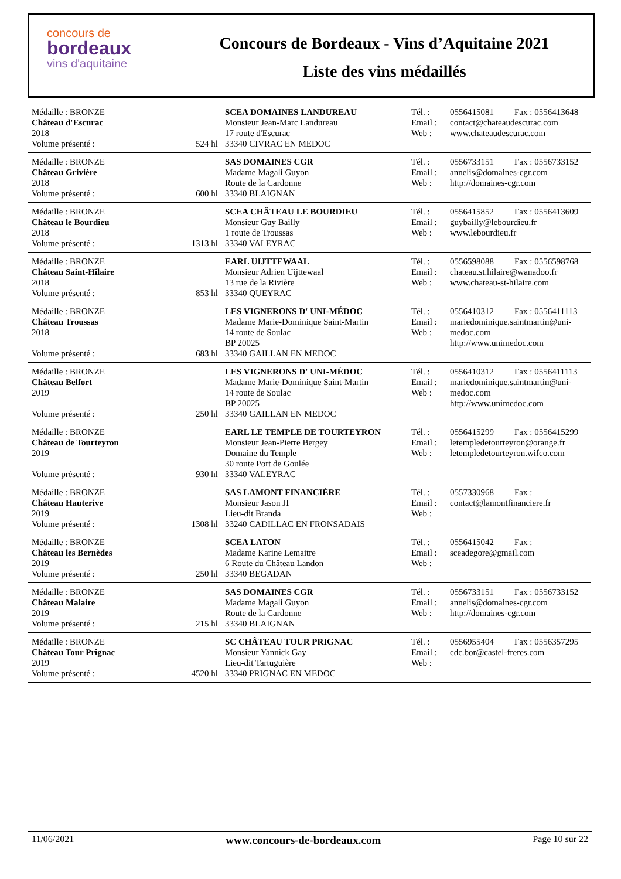concours de
bordeaux
vins d'aquitaine
Concours de Bordeaux - Vins d’Aquitaine 2021
Liste des vins médaillés
| Médaille : BRONZE | | SCEA DOMAINES LANDUREAU | Tél. : | 0556415081 | Fax : 0556413648 |
| Château d'Escurac 2018 | | Monsieur Jean-Marc Landureau 17 route d'Escurac | Email : Web : | contact@chateaudescurac.com www.chateaudescurac.com | |
| Volume présenté : | 524 hl | 33340 CIVRAC EN MEDOC | | | |
| Médaille : BRONZE | | SAS DOMAINES CGR | Tél. : | 0556733151 | Fax : 0556733152 |
| Château Grivière 2018 | | Madame Magali Guyon Route de la Cardonne | Email : Web : | annelis@domaines-cgr.com http://domaines-cgr.com | |
| Volume présenté : | 600 hl | 33340 BLAIGNAN | | | |
| Médaille : BRONZE | | SCEA CHÂTEAU LE BOURDIEU | Tél. : | 0556415852 | Fax : 0556413609 |
| Château le Bourdieu 2018 | | Monsieur Guy Bailly 1 route de Troussas | Email : Web : | guybailly@lebourdieu.fr www.lebourdieu.fr | |
| Volume présenté : | 1313 hl | 33340 VALEYRAC | | | |
| Médaille : BRONZE | | EARL UIJTTEWAAL | Tél. : | 0556598088 | Fax : 0556598768 |
| Château Saint-Hilaire 2018 | | Monsieur Adrien Uijttewaal 13 rue de la Rivière | Email : Web : | chateau.st.hilaire@wanadoo.fr www.chateau-st-hilaire.com | |
| Volume présenté : | 853 hl | 33340 QUEYRAC | | | |
| Médaille : BRONZE | | LES VIGNERONS D' UNI-MÉDOC | Tél. : | 0556410312 | Fax : 0556411113 |
| Château Troussas 2018 | | Madame Marie-Dominique Saint-Martin 14 route de Soulac BP 20025 | Email : Web : | mariedominique.saintmartin@uni-medoc.com http://www.unimedoc.com | |
| Volume présenté : | 683 hl | 33340 GAILLAN EN MEDOC | | | |
| Médaille : BRONZE | | LES VIGNERONS D' UNI-MÉDOC | Tél. : | 0556410312 | Fax : 0556411113 |
| Château Belfort 2019 | | Madame Marie-Dominique Saint-Martin 14 route de Soulac BP 20025 | Email : Web : | mariedominique.saintmartin@uni-medoc.com http://www.unimedoc.com | |
| Volume présenté : | 250 hl | 33340 GAILLAN EN MEDOC | | | |
| Médaille : BRONZE | | EARL LE TEMPLE DE TOURTEYRON | Tél. : | 0556415299 | Fax : 0556415299 |
| Château de Tourteyron 2019 | | Monsieur Jean-Pierre Bergey Domaine du Temple 30 route Port de Goulée | Email : Web : | letempledetourteyron@orange.fr letempledetourteyron.wifco.com | |
| Volume présenté : | 930 hl | 33340 VALEYRAC | | | |
| Médaille : BRONZE | | SAS LAMONT FINANCIÈRE | Tél. : | 0557330968 | Fax : |
| Château Hauterive 2019 | | Monsieur Jason JI Lieu-dit Branda | Email : Web : | contact@lamontfinanciere.fr | |
| Volume présenté : | 1308 hl | 33240 CADILLAC EN FRONSADAIS | | | |
| Médaille : BRONZE | | SCEA LATON | Tél. : | 0556415042 | Fax : |
| Château les Bernèdes 2019 | | Madame Karine Lemaitre 6 Route du Château Landon | Email : Web : | sceadegore@gmail.com | |
| Volume présenté : | 250 hl | 33340 BEGADAN | | | |
| Médaille : BRONZE | | SAS DOMAINES CGR | Tél. : | 0556733151 | Fax : 0556733152 |
| Château Malaire 2019 | | Madame Magali Guyon Route de la Cardonne | Email : Web : | annelis@domaines-cgr.com http://domaines-cgr.com | |
| Volume présenté : | 215 hl | 33340 BLAIGNAN | | | |
| Médaille : BRONZE | | SC CHÂTEAU TOUR PRIGNAC | Tél. : | 0556955404 | Fax : 0556357295 |
| Château Tour Prignac 2019 | | Monsieur Yannick Gay Lieu-dit Tartuguière | Email : Web : | cdc.bor@castel-freres.com | |
| Volume présenté : | 4520 hl | 33340 PRIGNAC EN MEDOC | | | |
11/06/2021 www.concours-de-bordeaux.com Page 10 sur 22